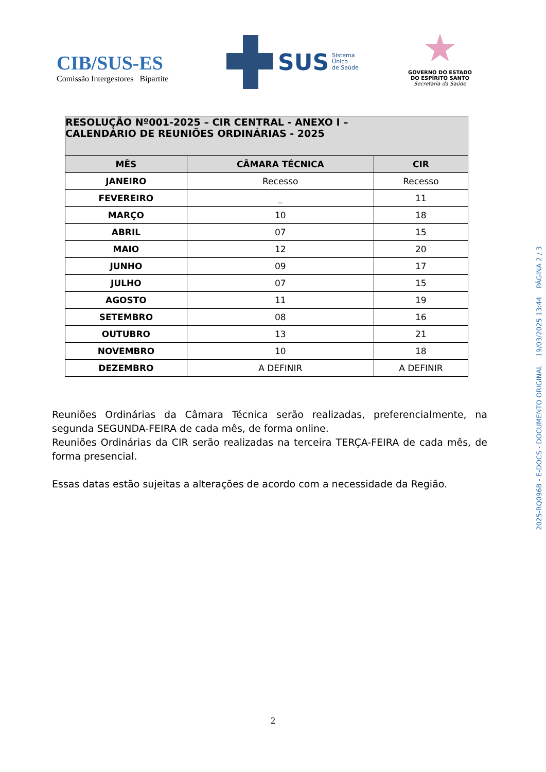CIB/SUS-ES
Comissão Intergestores Bipartite
SUS Sistema
Único
de Saúde
GOVERNO DO ESTADO
DO ESPÍRITO SANTO
Secretaria da Saúde
| RESOLUÇÃO Nº001-2025 – CIR CENTRAL - ANEXO I – CALENDÁRIO DE REUNIÕES ORDINÁRIAS - 2025 | | |
| --- | --- | --- |
| MÊS | CÂMARA TÉCNICA | CIR |
| JANEIRO | Recesso | Recesso |
| FEVEREIRO | _ | 11 |
| MARÇO | 10 | 18 |
| ABRIL | 07 | 15 |
| MAIO | 12 | 20 |
| JUNHO | 09 | 17 |
| JULHO | 07 | 15 |
| AGOSTO | 11 | 19 |
| SETEMBRO | 08 | 16 |
| OUTUBRO | 13 | 21 |
| NOVEMBRO | 10 | 18 |
| DEZEMBRO | A DEFINIR | A DEFINIR |
Reuniões Ordinárias da Câmara Técnica serão realizadas, preferencialmente, na segunda SEGUNDA-FEIRA de cada mês, de forma online.
Reuniões Ordinárias da CIR serão realizadas na terceira TERÇA-FEIRA de cada mês, de forma presencial.
Essas datas estão sujeitas a alterações de acordo com a necessidade da Região.
2
2025-RQ096B - E-DOCS - DOCUMENTO ORIGINAL 19/03/2025 13:44 PÁGINA 2 / 3